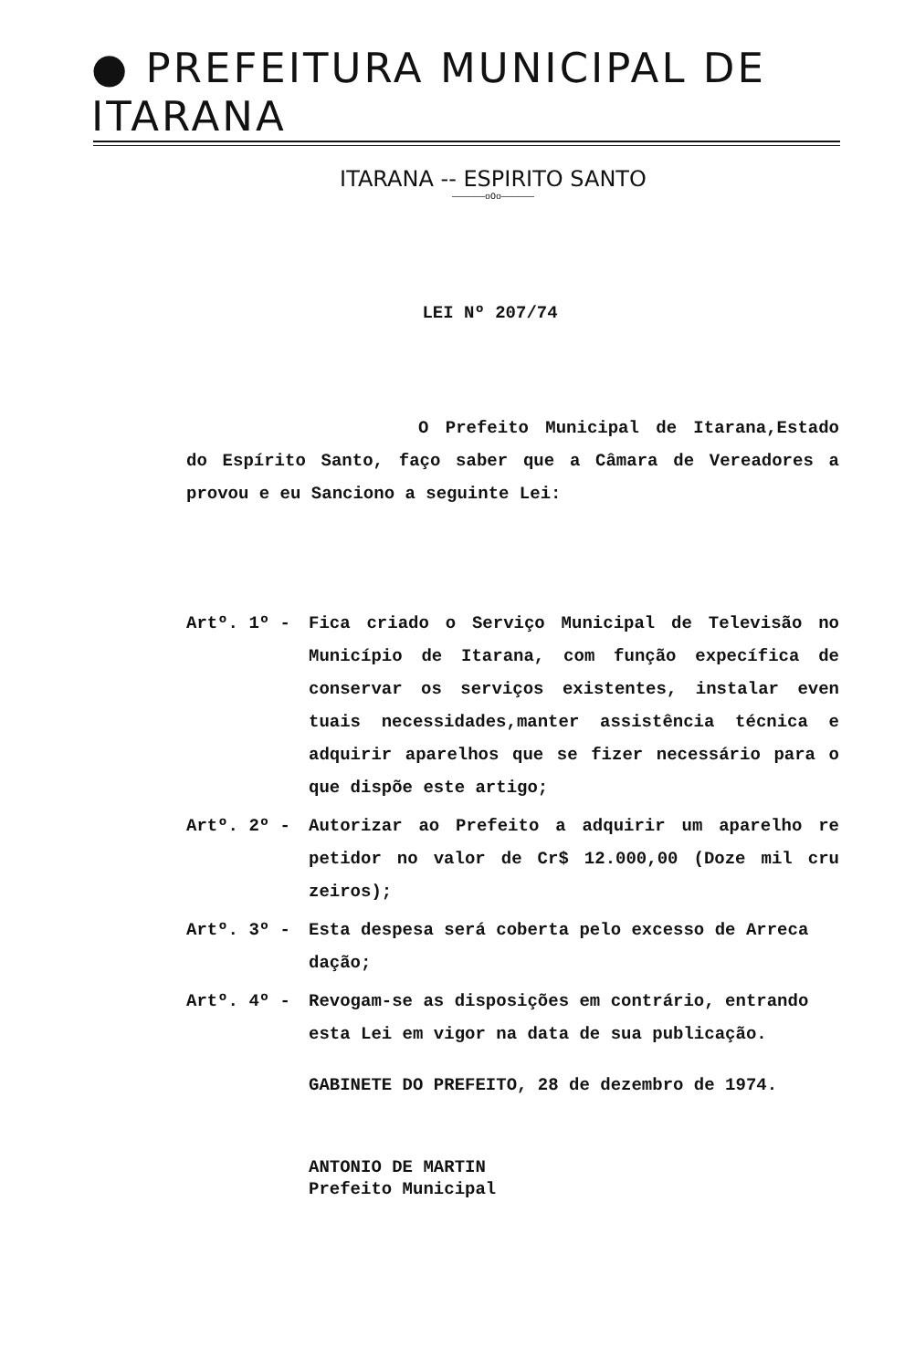● PREFEITURA MUNICIPAL DE ITARANA
ITARANA -- ESPIRITO SANTO
——————oOo——————
LEI Nº 207/74
O Prefeito Municipal de Itarana,Estado do Espírito Santo, faço saber que a Câmara de Vereadores a provou e eu Sanciono a seguinte Lei:
Artº. 1º - Fica criado o Serviço Municipal de Televisão no Município de Itarana, com função expecífica de conservar os serviços existentes, instalar even tuais necessidades,manter assistência técnica e adquirir aparelhos que se fizer necessário para o que dispõe este artigo;
Artº. 2º - Autorizar ao Prefeito a adquirir um aparelho re petidor no valor de Cr$ 12.000,00 (Doze mil cru zeiros);
Artº. 3º - Esta despesa será coberta pelo excesso de Arreca dação;
Artº. 4º - Revogam-se as disposições em contrário, entrando esta Lei em vigor na data de sua publicação.
GABINETE DO PREFEITO, 28 de dezembro de 1974.
ANTONIO DE MARTIN
Prefeito Municipal